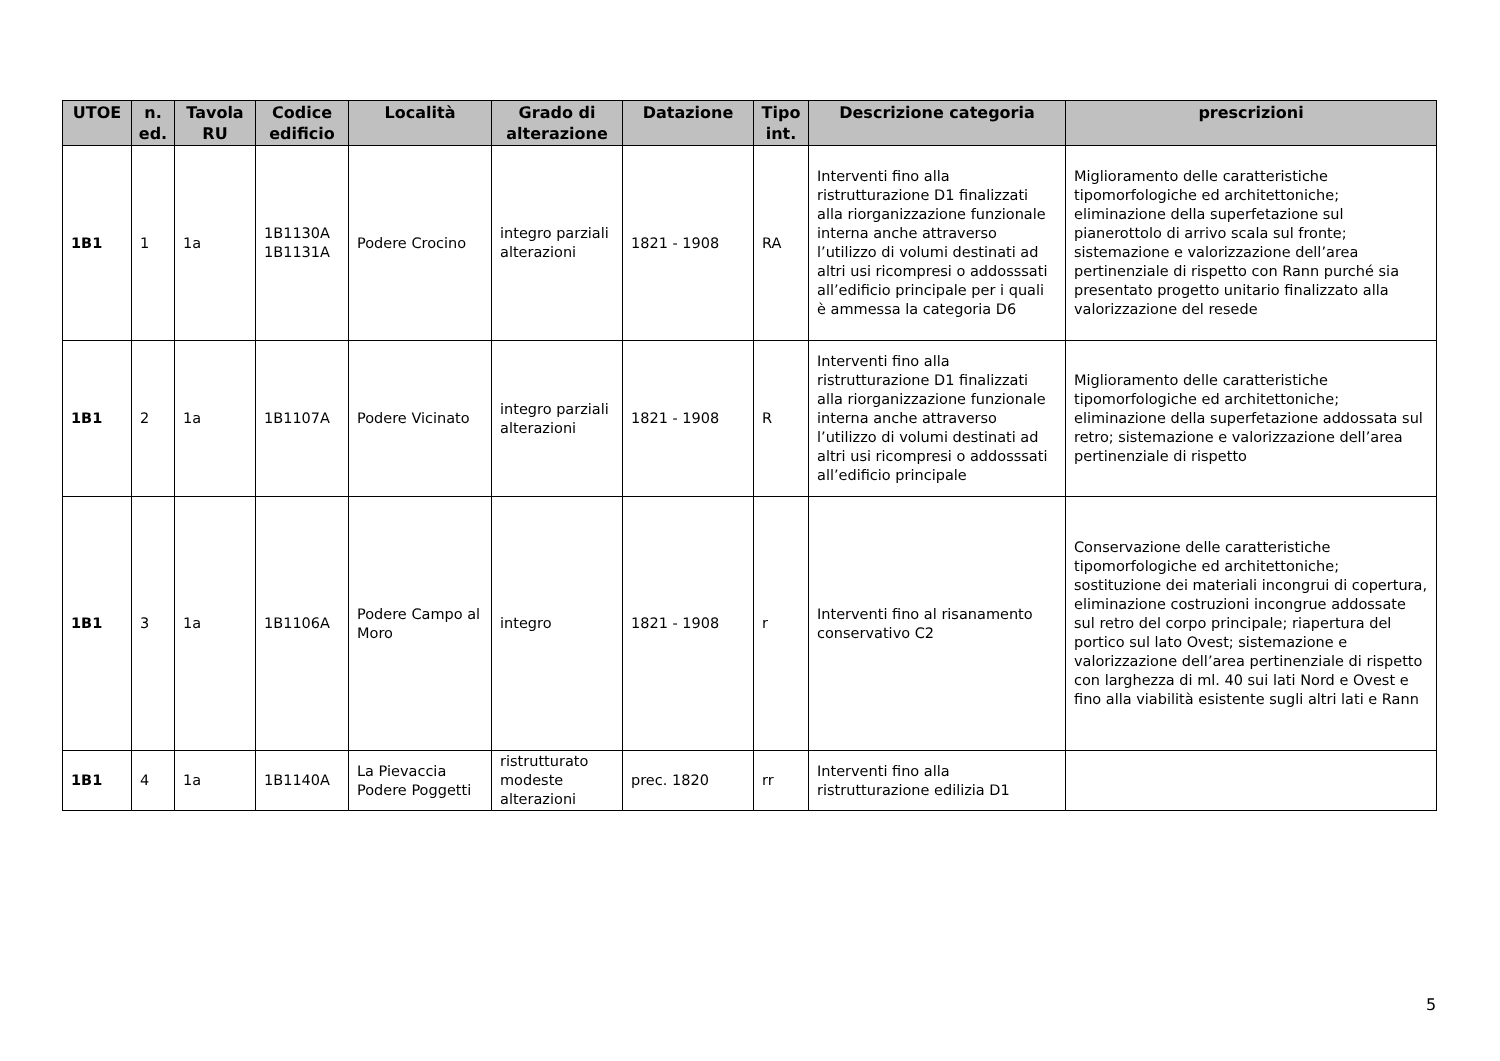| UTOE | n. ed. | Tavola RU | Codice edificio | Località | Grado di alterazione | Datazione | Tipo int. | Descrizione categoria | prescrizioni |
| --- | --- | --- | --- | --- | --- | --- | --- | --- | --- |
| 1B1 | 1 | 1a | 1B1130A 1B1131A | Podere Crocino | integro parziali alterazioni | 1821 - 1908 | RA | Interventi fino alla ristrutturazione D1 finalizzati alla riorganizzazione funzionale interna anche attraverso l’utilizzo di volumi destinati ad altri usi ricompresi o addosssati all’edificio principale per i quali è ammessa la categoria D6 | Miglioramento delle caratteristiche tipomorfologiche ed architettoniche; eliminazione della superfetazione sul pianerottolo di arrivo scala sul fronte; sistemazione e valorizzazione dell’area pertinenziale di rispetto con Rann purché sia presentato progetto unitario finalizzato alla valorizzazione del resede |
| 1B1 | 2 | 1a | 1B1107A | Podere Vicinato | integro parziali alterazioni | 1821 - 1908 | R | Interventi fino alla ristrutturazione D1 finalizzati alla riorganizzazione funzionale interna anche attraverso l’utilizzo di volumi destinati ad altri usi ricompresi o addosssati all’edificio principale | Miglioramento delle caratteristiche tipomorfologiche ed architettoniche; eliminazione della superfetazione addossata sul retro; sistemazione e valorizzazione dell’area pertinenziale di rispetto |
| 1B1 | 3 | 1a | 1B1106A | Podere Campo al Moro | integro | 1821 - 1908 | r | Interventi fino al risanamento conservativo C2 | Conservazione delle caratteristiche tipomorfologiche ed architettoniche; sostituzione dei materiali incongrui di copertura, eliminazione costruzioni incongrue addossate sul retro del corpo principale; riapertura del portico sul lato Ovest; sistemazione e valorizzazione dell’area pertinenziale di rispetto con larghezza di ml. 40 sui lati Nord e Ovest e fino alla viabilità esistente sugli altri lati e Rann |
| 1B1 | 4 | 1a | 1B1140A | La Pievaccia Podere Poggetti | ristrutturato modeste alterazioni | prec. 1820 | rr | Interventi fino alla ristrutturazione edilizia D1 | |
5